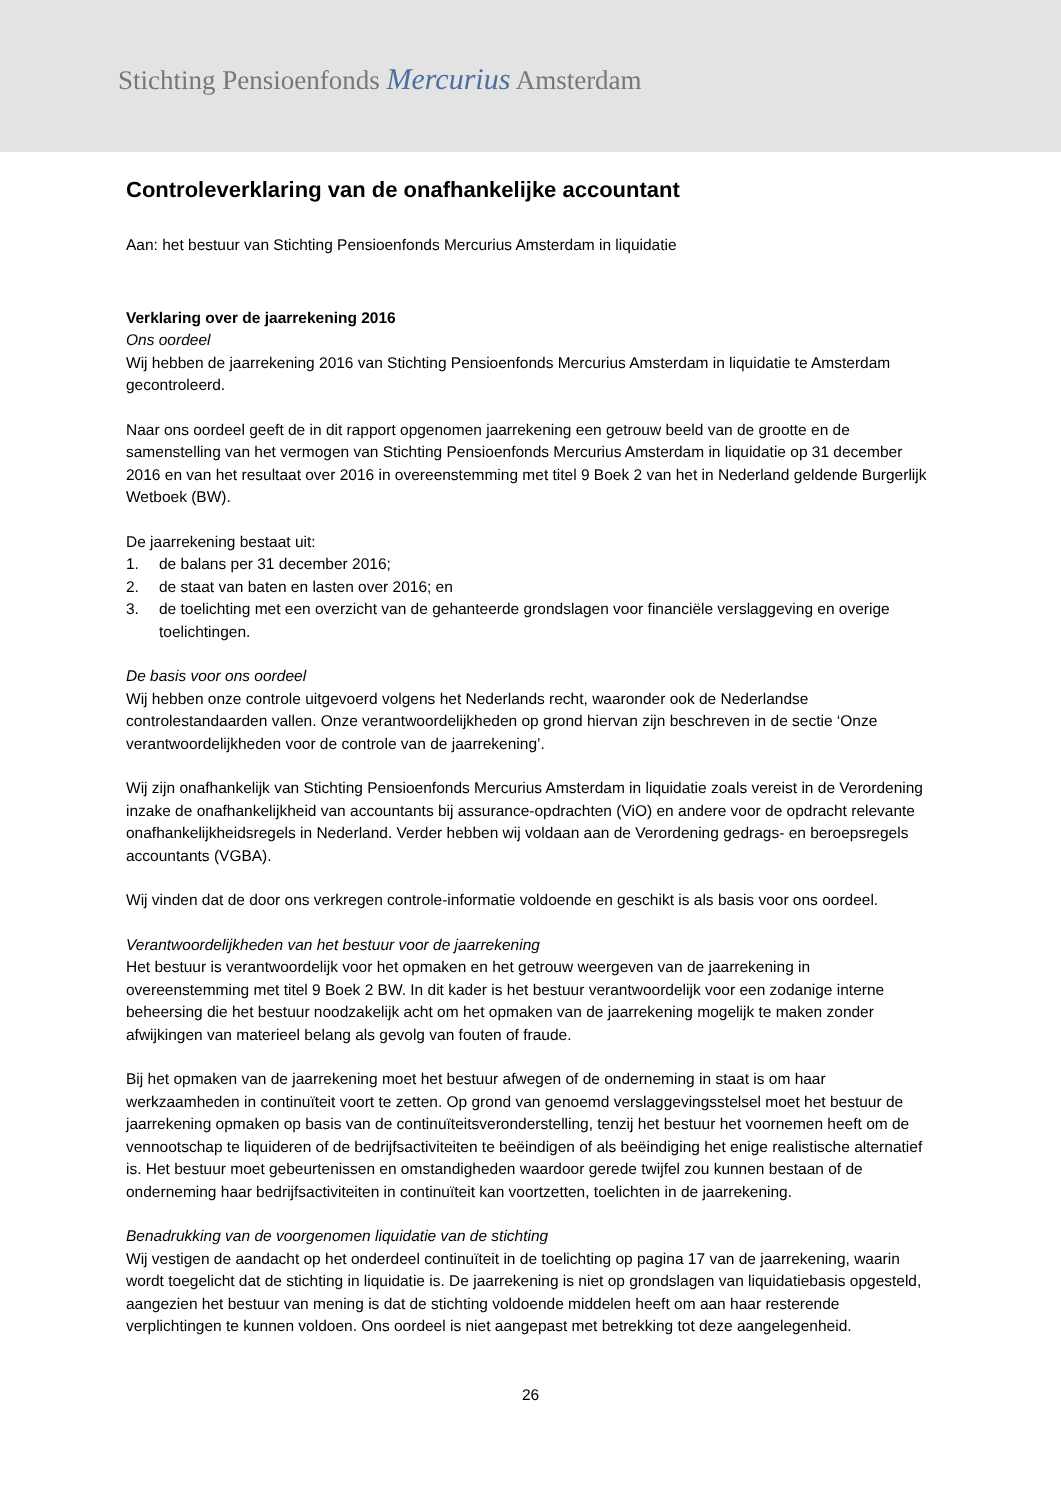Stichting Pensioenfonds Mercurius Amsterdam
Controleverklaring van de onafhankelijke accountant
Aan: het bestuur van Stichting Pensioenfonds Mercurius Amsterdam in liquidatie
Verklaring over de jaarrekening 2016
Ons oordeel
Wij hebben de jaarrekening 2016 van Stichting Pensioenfonds Mercurius Amsterdam in liquidatie te Amsterdam gecontroleerd.
Naar ons oordeel geeft de in dit rapport opgenomen jaarrekening een getrouw beeld van de grootte en de samenstelling van het vermogen van Stichting Pensioenfonds Mercurius Amsterdam in liquidatie op 31 december 2016 en van het resultaat over 2016 in overeenstemming met titel 9 Boek 2 van het in Nederland geldende Burgerlijk Wetboek (BW).
De jaarrekening bestaat uit:
1. de balans per 31 december 2016;
2. de staat van baten en lasten over 2016; en
3. de toelichting met een overzicht van de gehanteerde grondslagen voor financiële verslaggeving en overige toelichtingen.
De basis voor ons oordeel
Wij hebben onze controle uitgevoerd volgens het Nederlands recht, waaronder ook de Nederlandse controlestandaarden vallen. Onze verantwoordelijkheden op grond hiervan zijn beschreven in de sectie ‘Onze verantwoordelijkheden voor de controle van de jaarrekening’.
Wij zijn onafhankelijk van Stichting Pensioenfonds Mercurius Amsterdam in liquidatie zoals vereist in de Verordening inzake de onafhankelijkheid van accountants bij assurance-opdrachten (ViO) en andere voor de opdracht relevante onafhankelijkheidsregels in Nederland. Verder hebben wij voldaan aan de Verordening gedrags- en beroepsregels accountants (VGBA).
Wij vinden dat de door ons verkregen controle-informatie voldoende en geschikt is als basis voor ons oordeel.
Verantwoordelijkheden van het bestuur voor de jaarrekening
Het bestuur is verantwoordelijk voor het opmaken en het getrouw weergeven van de jaarrekening in overeenstemming met titel 9 Boek 2 BW. In dit kader is het bestuur verantwoordelijk voor een zodanige interne beheersing die het bestuur noodzakelijk acht om het opmaken van de jaarrekening mogelijk te maken zonder afwijkingen van materieel belang als gevolg van fouten of fraude.
Bij het opmaken van de jaarrekening moet het bestuur afwegen of de onderneming in staat is om haar werkzaamheden in continuïteit voort te zetten. Op grond van genoemd verslaggevingsstelsel moet het bestuur de jaarrekening opmaken op basis van de continuïteitsveronderstelling, tenzij het bestuur het voornemen heeft om de vennootschap te liquideren of de bedrijfsactiviteiten te beëindigen of als beëindiging het enige realistische alternatief is. Het bestuur moet gebeurtenissen en omstandigheden waardoor gerede twijfel zou kunnen bestaan of de onderneming haar bedrijfsactiviteiten in continuïteit kan voortzetten, toelichten in de jaarrekening.
Benadrukking van de voorgenomen liquidatie van de stichting
Wij vestigen de aandacht op het onderdeel continuïteit in de toelichting op pagina 17 van de jaarrekening, waarin wordt toegelicht dat de stichting in liquidatie is. De jaarrekening is niet op grondslagen van liquidatiebasis opgesteld, aangezien het bestuur van mening is dat de stichting voldoende middelen heeft om aan haar resterende verplichtingen te kunnen voldoen. Ons oordeel is niet aangepast met betrekking tot deze aangelegenheid.
26